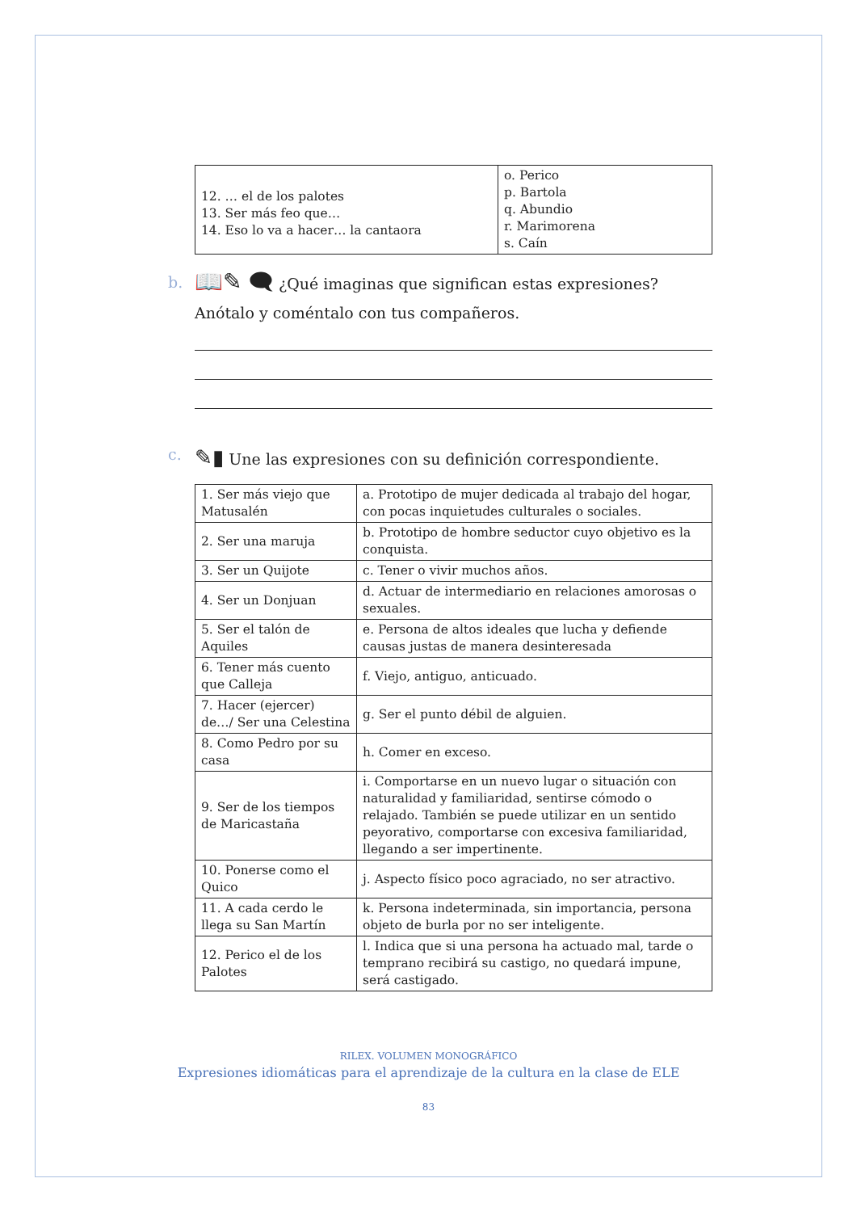| 12. … el de los palotes 13. Ser más feo que… 14. Eso lo va a hacer… la cantaora | o. Perico p. Bartola q. Abundio r. Marimorena s. Caín |
b. 📖✎ 🗨 ¿Qué imaginas que significan estas expresiones? Anótalo y coméntalo con tus compañeros.
c. ✎▮ Une las expresiones con su definición correspondiente.
| 1. Ser más viejo que Matusalén | a. Prototipo de mujer dedicada al trabajo del hogar, con pocas inquietudes culturales o sociales. |
| 2. Ser una maruja | b. Prototipo de hombre seductor cuyo objetivo es la conquista. |
| 3. Ser un Quijote | c. Tener o vivir muchos años. |
| 4. Ser un Donjuan | d. Actuar de intermediario en relaciones amorosas o sexuales. |
| 5. Ser el talón de Aquiles | e. Persona de altos ideales que lucha y defiende causas justas de manera desinteresada |
| 6. Tener más cuento que Calleja | f. Viejo, antiguo, anticuado. |
| 7. Hacer (ejercer) de…/ Ser una Celestina | g. Ser el punto débil de alguien. |
| 8. Como Pedro por su casa | h. Comer en exceso. |
| 9. Ser de los tiempos de Maricastaña | i. Comportarse en un nuevo lugar o situación con naturalidad y familiaridad, sentirse cómodo o relajado. También se puede utilizar en un sentido peyorativo, comportarse con excesiva familiaridad, llegando a ser impertinente. |
| 10. Ponerse como el Quico | j. Aspecto físico poco agraciado, no ser atractivo. |
| 11. A cada cerdo le llega su San Martín | k. Persona indeterminada, sin importancia, persona objeto de burla por no ser inteligente. |
| 12. Perico el de los Palotes | l. Indica que si una persona ha actuado mal, tarde o temprano recibirá su castigo, no quedará impune, será castigado. |
RILEX. VOLUMEN MONOGRÁFICO
Expresiones idiomáticas para el aprendizaje de la cultura en la clase de ELE
83